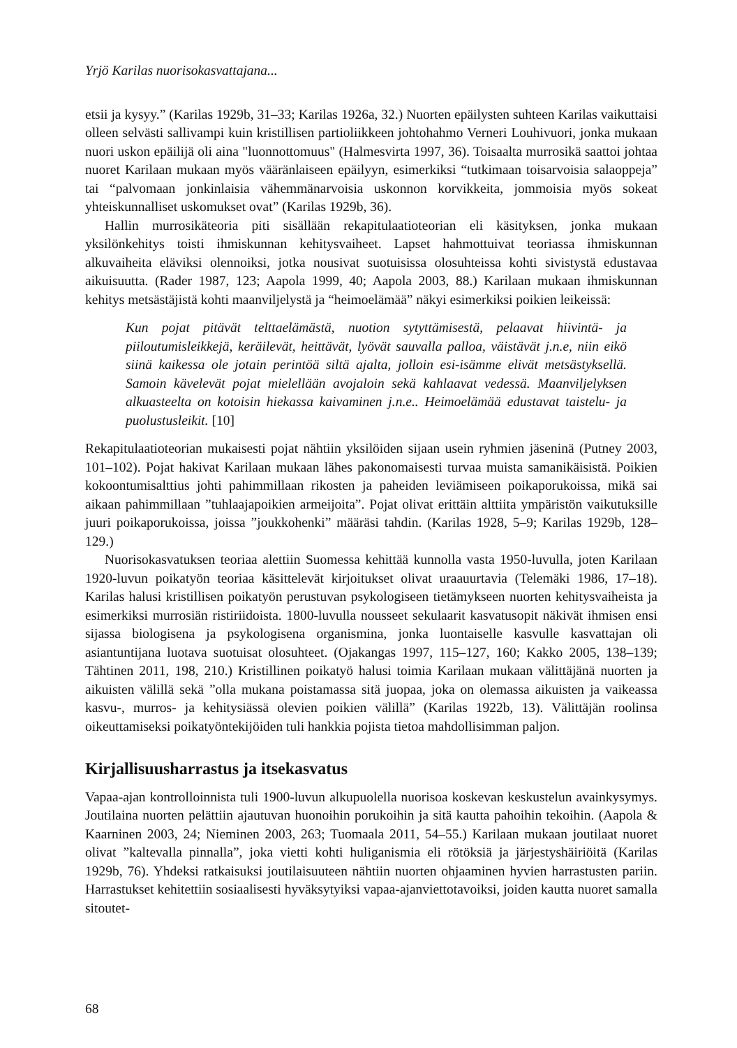Yrjö Karilas nuorisokasvattajana...
etsii ja kysyy.” (Karilas 1929b, 31–33; Karilas 1926a, 32.) Nuorten epäilysten suhteen Karilas vaikuttaisi olleen selvästi sallivampi kuin kristillisen partioliikkeen johtohahmo Verneri Louhivuori, jonka mukaan nuori uskon epäilijä oli aina "luonnottomuus" (Halmesvirta 1997, 36). Toisaalta murrosikä saattoi johtaa nuoret Karilaan mukaan myös vääränlaiseen epäilyyn, esimerkiksi “tutkimaan toisarvoisia salaoppeja” tai “palvomaan jonkinlaisia vähemmänarvoisia uskonnon korvikkeita, jommoisia myös sokeat yhteiskunnalliset uskomukset ovat” (Karilas 1929b, 36).
Hallin murrosikäteoria piti sisällään rekapitulaatioteorian eli käsityksen, jonka mukaan yksilönkehitys toisti ihmiskunnan kehitysvaiheet. Lapset hahmottuivat teoriassa ihmiskunnan alkuvaiheita eläviksi olennoiksi, jotka nousivat suotuisissa olosuhteissa kohti sivistystä edustavaa aikuisuutta. (Rader 1987, 123; Aapola 1999, 40; Aapola 2003, 88.) Karilaan mukaan ihmiskunnan kehitys metsästäjistä kohti maanviljelystä ja “heimoelämää” näkyi esimerkiksi poikien leikeissä:
Kun pojat pitävät telttaelämästä, nuotion sytyttämisestä, pelaavat hiivintä- ja piiloutumisleikkejä, keräilevät, heittävät, lyövät sauvalla palloa, väistävät j.n.e, niin eikö siinä kaikessa ole jotain perintöä siltä ajalta, jolloin esi-isämme elivät metsästyksellä. Samoin kävelevät pojat mielellään avojaloin sekä kahlaavat vedessä. Maanviljelyksen alkuasteelta on kotoisin hiekassa kaivaminen j.n.e.. Heimoelämää edustavat taistelu- ja puolustusleikit. [10]
Rekapitulaatioteorian mukaisesti pojat nähtiin yksilöiden sijaan usein ryhmien jäseninä (Putney 2003, 101–102). Pojat hakivat Karilaan mukaan lähes pakonomaisesti turvaa muista samanikäisistä. Poikien kokoontumisalttius johti pahimmillaan rikosten ja paheiden leviämiseen poikaporukoissa, mikä sai aikaan pahimmillaan ”tuhlaajapoikien armeijoita”. Pojat olivat erittäin alttiita ympäristön vaikutuksille juuri poikaporukoissa, joissa ”joukkohenki” määräsi tahdin. (Karilas 1928, 5–9; Karilas 1929b, 128–129.)
Nuorisokasvatuksen teoriaa alettiin Suomessa kehittää kunnolla vasta 1950-luvulla, joten Karilaan 1920-luvun poikatyön teoriaa käsittelevät kirjoitukset olivat uraauurtavia (Telemäki 1986, 17–18). Karilas halusi kristillisen poikatyön perustuvan psykologiseen tietämykseen nuorten kehitysvaiheista ja esimerkiksi murrosiän ristiriidoista. 1800-luvulla nousseet sekulaarit kasvatusopit näkivät ihmisen ensi sijassa biologisena ja psykologisena organismina, jonka luontaiselle kasvulle kasvattajan oli asiantuntijana luotava suotuisat olosuhteet. (Ojakangas 1997, 115–127, 160; Kakko 2005, 138–139; Tähtinen 2011, 198, 210.) Kristillinen poikatyö halusi toimia Karilaan mukaan välittäjänä nuorten ja aikuisten välillä sekä ”olla mukana poistamassa sitä juopaa, joka on olemassa aikuisten ja vaikeassa kasvu-, murros- ja kehitysiässä olevien poikien välillä” (Karilas 1922b, 13). Välittäjän roolinsa oikeuttamiseksi poikatyöntekijöiden tuli hankkia pojista tietoa mahdollisimman paljon.
Kirjallisuusharrastus ja itsekasvatus
Vapaa-ajan kontrolloinnista tuli 1900-luvun alkupuolella nuorisoa koskevan keskustelun avainkysymys. Joutilaina nuorten pelättiin ajautuvan huonoihin porukoihin ja sitä kautta pahoihin tekoihin. (Aapola & Kaarninen 2003, 24; Nieminen 2003, 263; Tuomaala 2011, 54–55.) Karilaan mukaan joutilaat nuoret olivat ”kaltevalla pinnalla”, joka vietti kohti huliganismia eli rötöksiä ja järjestyshäiriöitä (Karilas 1929b, 76). Yhdeksi ratkaisuksi joutilaisuuteen nähtiin nuorten ohjaaminen hyvien harrastusten pariin. Harrastukset kehitettiin sosiaalisesti hyväksytyiksi vapaa-ajanviettotavoiksi, joiden kautta nuoret samalla sitoutet-
68